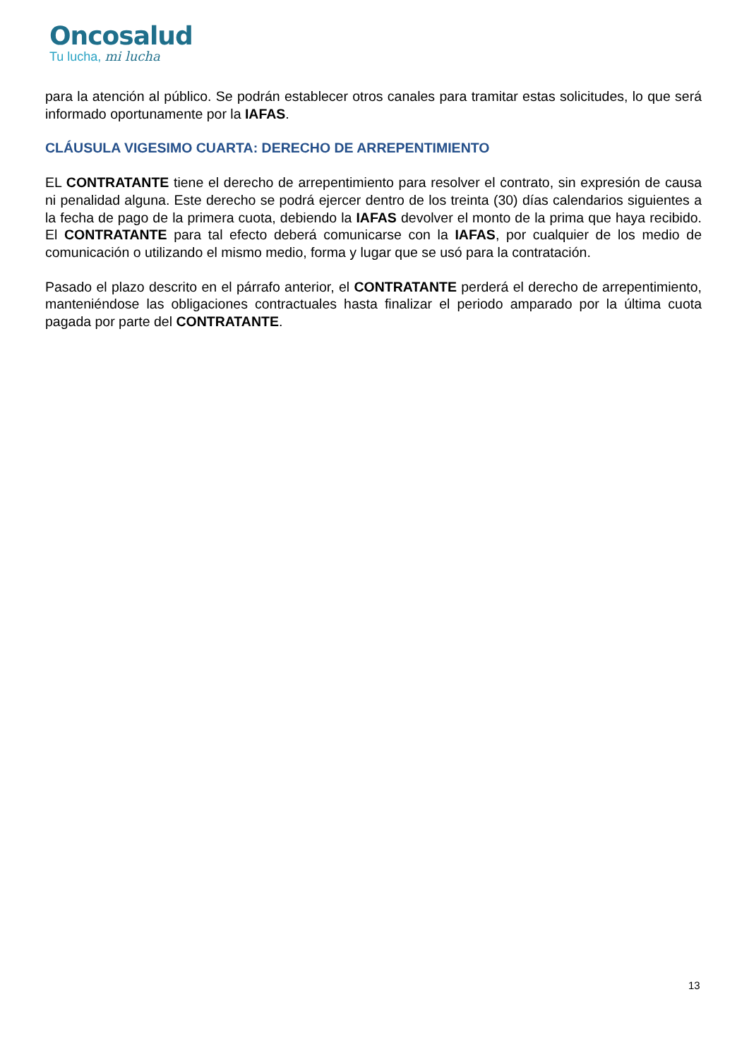Oncosalud
Tu lucha, mi lucha
para la atención al público. Se podrán establecer otros canales para tramitar estas solicitudes, lo que será informado oportunamente por la IAFAS.
CLÁUSULA VIGESIMO CUARTA: DERECHO DE ARREPENTIMIENTO
EL CONTRATANTE tiene el derecho de arrepentimiento para resolver el contrato, sin expresión de causa ni penalidad alguna. Este derecho se podrá ejercer dentro de los treinta (30) días calendarios siguientes a la fecha de pago de la primera cuota, debiendo la IAFAS devolver el monto de la prima que haya recibido. El CONTRATANTE para tal efecto deberá comunicarse con la IAFAS, por cualquier de los medio de comunicación o utilizando el mismo medio, forma y lugar que se usó para la contratación.
Pasado el plazo descrito en el párrafo anterior, el CONTRATANTE perderá el derecho de arrepentimiento, manteniéndose las obligaciones contractuales hasta finalizar el periodo amparado por la última cuota pagada por parte del CONTRATANTE.
13